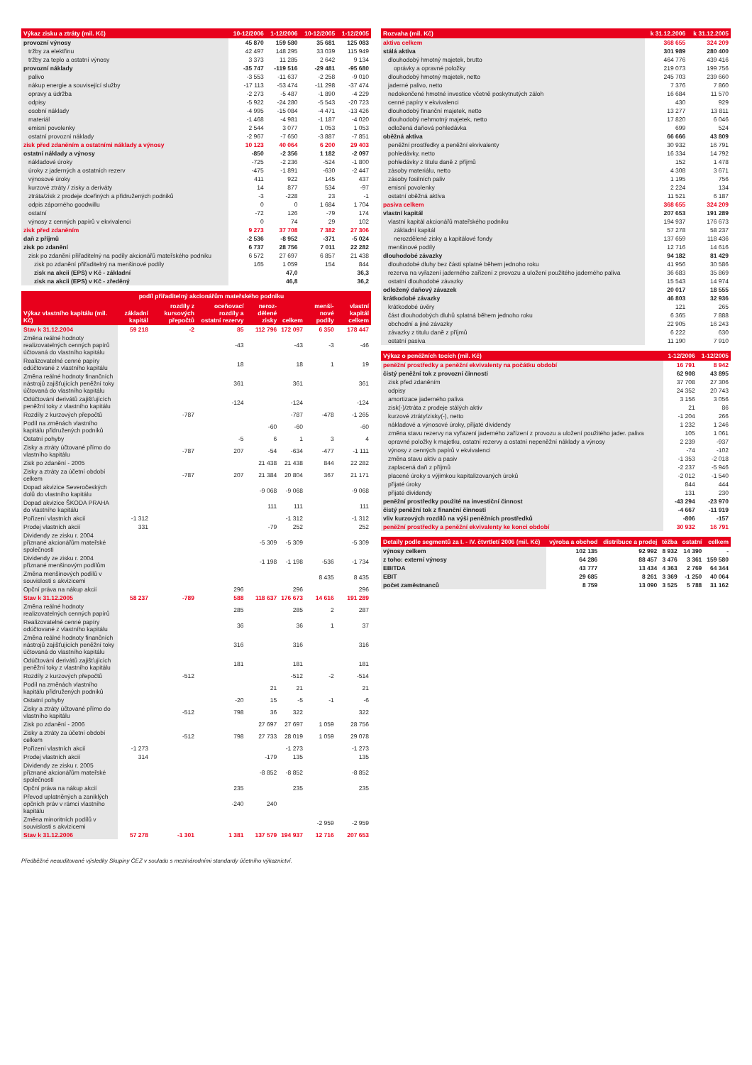| Výkaz zisku a ztráty (mil. Kč) | 10-12/2006 | 1-12/2006 | 10-12/2005 | 1-12/2005 |
| --- | --- | --- | --- | --- |
| provozní výnosy | 45 870 | 159 580 | 35 681 | 125 083 |
| tržby za elektřinu | 42 497 | 148 295 | 33 039 | 115 949 |
| tržby za teplo a ostatní výnosy | 3 373 | 11 285 | 2 642 | 9 134 |
| provozní náklady | -35 747 | -119 516 | -29 481 | -95 680 |
| palivo | -3 553 | -11 637 | -2 258 | -9 010 |
| nákup energie a související služby | -17 113 | -53 474 | -11 298 | -37 474 |
| opravy a údržba | -2 273 | -5 487 | -1 890 | -4 229 |
| odpisy | -5 922 | -24 280 | -5 543 | -20 723 |
| osobní náklady | -4 995 | -15 084 | -4 471 | -13 426 |
| materiál | -1 468 | -4 981 | -1 187 | -4 020 |
| emisní povolenky | 2 544 | 3 077 | 1 053 | 1 053 |
| ostatní provozní náklady | -2 967 | -7 650 | -3 887 | -7 851 |
| zisk před zdaněním a ostatními náklady a výnosy | 10 123 | 40 064 | 6 200 | 29 403 |
| ostatní náklady a výnosy | -850 | -2 356 | 1 182 | -2 097 |
| nákladové úroky | -725 | -2 236 | -524 | -1 800 |
| úroky z jaderných a ostatních rezerv | -475 | -1 891 | -630 | -2 447 |
| výnosové úroky | 411 | 922 | 145 | 437 |
| kurzové ztráty / zisky a deriváty | 14 | 877 | 534 | -97 |
| ztráta/zisk z prodeje dceřiných a přidružených podniků | -3 | -228 | 23 | -1 |
| odpis záporného goodwillu | 0 | 0 | 1 684 | 1 704 |
| ostatní | -72 | 126 | -79 | 174 |
| výnosy z cenných papírů v ekvivalenci | 0 | 74 | 29 | 102 |
| zisk před zdaněním | 9 273 | 37 708 | 7 382 | 27 306 |
| daň z příjmů | -2 536 | -8 952 | -371 | -5 024 |
| zisk po zdanění | 6 737 | 28 756 | 7 011 | 22 282 |
| zisk po zdanění přiřaditelný na podíly akcionářů mateřského podniku | 6 572 | 27 697 | 6 857 | 21 438 |
| zisk po zdanění přiřaditelný na menšinové podíly | 165 | 1 059 | 154 | 844 |
| zisk na akcii (EPS) v Kč - základní | | 47,0 | | 36,3 |
| zisk na akcii (EPS) v Kč - zředěný | | 46,8 | | 36,2 |
| Výkaz vlastního kapitálu (mil. Kč) | podíl přiřaditelný akcionářům mateřského podniku | | | | | menši-nové podíly | vlastní kapitál celkem |
| --- | --- | --- | --- | --- | --- | --- | --- |
| | základní kapitál | rozdíly z kursových přepočtů | oceňovací rozdíly a ostatní rezervy | neroz-dělené zisky | celkem | | |
| Stav k 31.12.2004 | 59 218 | -2 | 85 | 112 796 | 172 097 | 6 350 | 178 447 |
| Změna reálné hodnoty realizovatelných cenných papírů účtovaná do vlastního kapitálu | | | -43 | | -43 | -3 | -46 |
| Realizovatelné cenné papíry odúčtované z vlastního kapitálu | | | 18 | | 18 | 1 | 19 |
| Změna reálné hodnoty finančních nástrojů zajišťujících peněžní toky účtovaná do vlastního kapitálu | | | 361 | | 361 | | 361 |
| Odúčtování derivátů zajišťujících peněžní toky z vlastního kapitálu | | | -124 | | -124 | | -124 |
| Rozdíly z kurzových přepočtů | | -787 | | | -787 | -478 | -1 265 |
| Podíl na změnách vlastního kapitálu přidružených podniků | | | | -60 | -60 | | -60 |
| Ostatní pohyby | | | -5 | 6 | 1 | 3 | 4 |
| Zisky a ztráty účtované přímo do vlastního kapitálu | | -787 | 207 | -54 | -634 | -477 | -1 111 |
| Zisk po zdanění - 2005 | | | | 21 438 | 21 438 | 844 | 22 282 |
| Zisky a ztráty za účetní období celkem | | -787 | 207 | 21 384 | 20 804 | 367 | 21 171 |
| Dopad akvizice Severočeských dolů do vlastního kapitálu | | | | -9 068 | -9 068 | | -9 068 |
| Dopad akvizice ŠKODA PRAHA do vlastního kapitálu | | | | 111 | 111 | | 111 |
| Pořízení vlastních akcií | -1 312 | | | | -1 312 | | -1 312 |
| Prodej vlastních akcií | 331 | | | -79 | 252 | | 252 |
| Dividendy ze zisku r. 2004 přiznané akcionářům mateřské společnosti | | | | -5 309 | -5 309 | | -5 309 |
| Dividendy ze zisku r. 2004 přiznané menšinovým podílům | | | | -1 198 | -1 198 | -536 | -1 734 |
| Změna menšinových podílů v souvislosti s akvizicemi | | | | | | 8 435 | 8 435 |
| Opční práva na nákup akcií | | | 296 | | 296 | | 296 |
| Stav k 31.12.2005 | 58 237 | -789 | 588 | 118 637 | 176 673 | 14 616 | 191 289 |
| Změna reálné hodnoty realizovatelných cenných papírů | | | 285 | | 285 | 2 | 287 |
| Realizovatelné cenné papíry odúčtované z vlastního kapitálu | | | 36 | | 36 | 1 | 37 |
| Změna reálné hodnoty finančních nástrojů zajišťujících peněžní toky účtovaná do vlastního kapitálu | | | 316 | | 316 | | 316 |
| Odúčtování derivátů zajišťujících peněžní toky z vlastního kapitálu | | | 181 | | 181 | | 181 |
| Rozdíly z kurzových přepočtů | | -512 | | | -512 | -2 | -514 |
| Podíl na změnách vlastního kapitálu přidružených podniků | | | | 21 | 21 | | 21 |
| Ostatní pohyby | | | -20 | 15 | -5 | -1 | -6 |
| Zisky a ztráty účtované přímo do vlastního kapitálu | | -512 | 798 | 36 | 322 | | 322 |
| Zisk po zdanění - 2006 | | | | 27 697 | 27 697 | 1 059 | 28 756 |
| Zisky a ztráty za účetní období celkem | | -512 | 798 | 27 733 | 28 019 | 1 059 | 29 078 |
| Pořízení vlastních akcií | -1 273 | | | | -1 273 | | -1 273 |
| Prodej vlastních akcií | 314 | | | -179 | 135 | | 135 |
| Dividendy ze zisku r. 2005 přiznané akcionářům mateřské společnosti | | | | -8 852 | -8 852 | | -8 852 |
| Opční práva na nákup akcií | | | 235 | | 235 | | 235 |
| Převod uplatněných a zaniklých opčních práv v rámci vlastního kapitálu | | | -240 | 240 | | | |
| Změna minoritních podílů v souvislosti s akvizicemi | | | | | | -2 959 | -2 959 |
| Stav k 31.12.2006 | 57 278 | -1 301 | 1 381 | 137 579 | 194 937 | 12 716 | 207 653 |
| Rozvaha (mil. Kč) | k 31.12.2006 | k 31.12.2005 |
| --- | --- | --- |
| aktiva celkem | 368 655 | 324 209 |
| stálá aktiva | 301 989 | 280 400 |
| dlouhodobý hmotný majetek, brutto | 464 776 | 439 416 |
| oprávky a opravné položky | 219 073 | 199 756 |
| dlouhodobý hmotný majetek, netto | 245 703 | 239 660 |
| jaderné palivo, netto | 7 376 | 7 860 |
| nedokončené hmotné investice včetně poskytnutých záloh | 16 684 | 11 570 |
| cenné papíry v ekvivalenci | 430 | 929 |
| dlouhodobý finanční majetek, netto | 13 277 | 13 811 |
| dlouhodobý nehmotný majetek, netto | 17 820 | 6 046 |
| odložená daňová pohledávka | 699 | 524 |
| oběžná aktiva | 66 666 | 43 809 |
| peněžní prostředky a peněžní ekvivalenty | 30 932 | 16 791 |
| pohledávky, netto | 16 334 | 14 792 |
| pohledávky z titulu daně z příjmů | 152 | 1 478 |
| zásoby materiálu, netto | 4 308 | 3 671 |
| zásoby fosilních paliv | 1 195 | 756 |
| emisní povolenky | 2 224 | 134 |
| ostatní oběžná aktiva | 11 521 | 6 187 |
| pasiva celkem | 368 655 | 324 209 |
| vlastní kapitál | 207 653 | 191 289 |
| vlastní kapitál akcionářů mateřského podniku | 194 937 | 176 673 |
| základní kapitál | 57 278 | 58 237 |
| nerozdělené zisky a kapitálové fondy | 137 659 | 118 436 |
| menšinové podíly | 12 716 | 14 616 |
| dlouhodobé závazky | 94 182 | 81 429 |
| dlouhodobé dluhy bez části splatné během jednoho roku | 41 956 | 30 586 |
| rezerva na vyřazení jaderného zařízení z provozu a uložení použitého jaderného paliva | 36 683 | 35 869 |
| ostatní dlouhodobé závazky | 15 543 | 14 974 |
| odložený daňový závazek | 20 017 | 18 555 |
| krátkodobé závazky | 46 803 | 32 936 |
| krátkodobé úvěry | 121 | 265 |
| část dlouhodobých dluhů splatná během jednoho roku | 6 365 | 7 888 |
| obchodní a jiné závazky | 22 905 | 16 243 |
| závazky z titulu daně z příjmů | 6 222 | 630 |
| ostatní pasiva | 11 190 | 7 910 |
| Výkaz o peněžních tocích (mil. Kč) | 1-12/2006 | 1-12/2005 |
| --- | --- | --- |
| peněžní prostředky a peněžní ekvivalenty na počátku období | 16 791 | 8 942 |
| čistý peněžní tok z provozní činnosti | 62 908 | 43 895 |
| zisk před zdaněním | 37 708 | 27 306 |
| odpisy | 24 352 | 20 743 |
| amortizace jaderného paliva | 3 156 | 3 056 |
| zisk(-)/ztráta z prodeje stálých aktiv | 21 | 86 |
| kurzové ztráty/zisky(-), netto | -1 204 | 266 |
| nákladové a výnosové úroky, přijaté dividendy | 1 232 | 1 246 |
| změna stavu rezervy na vyřazení jaderného zařízení z provozu a uložení použitého jader. paliva | 105 | 1 061 |
| opravné položky k majetku, ostatní rezervy a ostatní nepeněžní náklady a výnosy | 2 239 | -937 |
| výnosy z cenných papírů v ekvivalenci | -74 | -102 |
| změna stavu aktiv a pasiv | -1 353 | -2 018 |
| zaplacená daň z příjmů | -2 237 | -5 946 |
| placené úroky s výjimkou kapitalizovaných úroků | -2 012 | -1 540 |
| přijaté úroky | 844 | 444 |
| přijaté dividendy | 131 | 230 |
| peněžní prostředky použité na investiční činnost | -43 294 | -23 970 |
| čistý peněžní tok z finanční činnosti | -4 667 | -11 919 |
| vliv kurzových rozdílů na výši peněžních prostředků | -806 | -157 |
| peněžní prostředky a peněžní ekvivalenty ke konci období | 30 932 | 16 791 |
| Detaily podle segmentů za I. - IV. čtvrtletí 2006 (mil. Kč) | výroba a obchod | distribuce a prodej | těžba | ostatní | celkem |
| --- | --- | --- | --- | --- | --- |
| výnosy celkem | 102 135 | 92 992 | 8 932 | 14 390 | - |
| z toho: externí výnosy | 64 286 | 88 457 | 3 476 | 3 361 | 159 580 |
| EBITDA | 43 777 | 13 434 | 4 363 | 2 769 | 64 344 |
| EBIT | 29 685 | 8 261 | 3 369 | -1 250 | 40 064 |
| počet zaměstnanců | 8 759 | 13 090 | 3 525 | 5 788 | 31 162 |
Předběžné neauditované výsledky Skupiny ČEZ v souladu s mezinárodními standardy účetního výkaznictví.